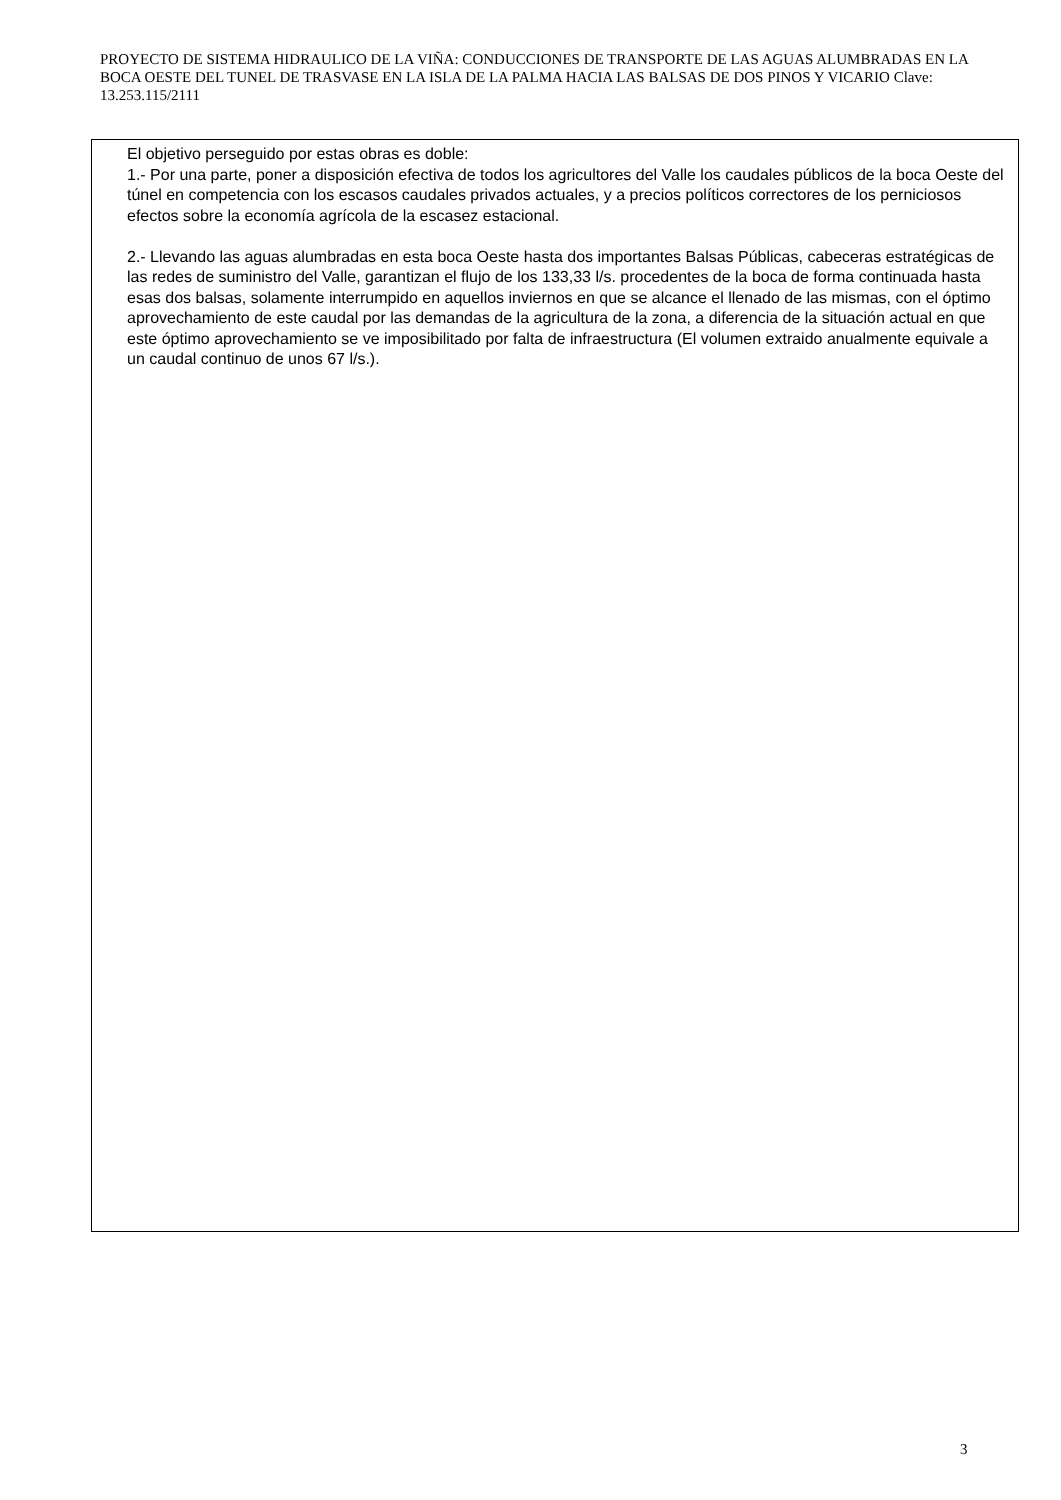PROYECTO DE SISTEMA HIDRAULICO DE LA VIÑA: CONDUCCIONES DE TRANSPORTE DE LAS AGUAS ALUMBRADAS EN LA BOCA OESTE DEL TUNEL DE TRASVASE EN LA ISLA DE LA PALMA HACIA LAS BALSAS DE DOS PINOS Y VICARIO Clave: 13.253.115/2111
El objetivo perseguido por estas obras es doble:
1.- Por una parte, poner a disposición efectiva de todos los agricultores del Valle los caudales públicos de la boca Oeste del túnel en competencia con los escasos caudales privados actuales, y a precios políticos correctores de los perniciosos efectos sobre la economía agrícola de la escasez estacional.
2.- Llevando las aguas alumbradas en esta boca Oeste hasta dos importantes Balsas Públicas, cabeceras estratégicas de las redes de suministro del Valle, garantizan el flujo de los 133,33 l/s. procedentes de la boca de forma continuada hasta esas dos balsas, solamente interrumpido en aquellos inviernos en que se alcance el llenado de las mismas, con el óptimo aprovechamiento de este caudal por las demandas de la agricultura de la zona, a diferencia de la situación actual en que este óptimo aprovechamiento se ve imposibilitado por falta de infraestructura (El volumen extraido anualmente equivale a un caudal continuo de unos 67 l/s.).
3